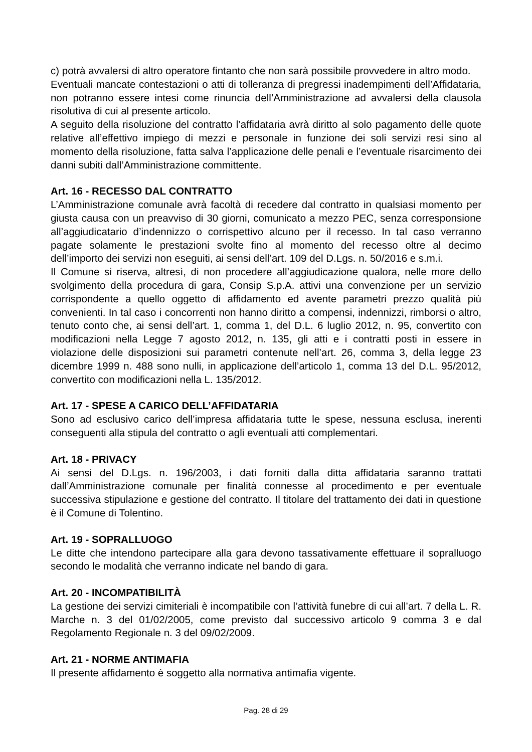c) potrà avvalersi di altro operatore fintanto che non sarà possibile provvedere in altro modo.
Eventuali mancate contestazioni o atti di tolleranza di pregressi inadempimenti dell’Affidataria, non potranno essere intesi come rinuncia dell’Amministrazione ad avvalersi della clausola risolutiva di cui al presente articolo.
A seguito della risoluzione del contratto l’affidataria avrà diritto al solo pagamento delle quote relative all’effettivo impiego di mezzi e personale in funzione dei soli servizi resi sino al momento della risoluzione, fatta salva l’applicazione delle penali e l’eventuale risarcimento dei danni subiti dall’Amministrazione committente.
Art. 16 - RECESSO DAL CONTRATTO
L’Amministrazione comunale avrà facoltà di recedere dal contratto in qualsiasi momento per giusta causa con un preavviso di 30 giorni, comunicato a mezzo PEC, senza corresponsione all’aggiudicatario d’indennizzo o corrispettivo alcuno per il recesso. In tal caso verranno pagate solamente le prestazioni svolte fino al momento del recesso oltre al decimo dell’importo dei servizi non eseguiti, ai sensi dell’art. 109 del D.Lgs. n. 50/2016 e s.m.i.
Il Comune si riserva, altresì, di non procedere all’aggiudicazione qualora, nelle more dello svolgimento della procedura di gara, Consip S.p.A. attivi una convenzione per un servizio corrispondente a quello oggetto di affidamento ed avente parametri prezzo qualità più convenienti. In tal caso i concorrenti non hanno diritto a compensi, indennizzi, rimborsi o altro, tenuto conto che, ai sensi dell’art. 1, comma 1, del D.L. 6 luglio 2012, n. 95, convertito con modificazioni nella Legge 7 agosto 2012, n. 135, gli atti e i contratti posti in essere in violazione delle disposizioni sui parametri contenute nell’art. 26, comma 3, della legge 23 dicembre 1999 n. 488 sono nulli, in applicazione dell’articolo 1, comma 13 del D.L. 95/2012, convertito con modificazioni nella L. 135/2012.
Art. 17 - SPESE A CARICO DELL’AFFIDATARIA
Sono ad esclusivo carico dell’impresa affidataria tutte le spese, nessuna esclusa, inerenti conseguenti alla stipula del contratto o agli eventuali atti complementari.
Art. 18 - PRIVACY
Ai sensi del D.Lgs. n. 196/2003, i dati forniti dalla ditta affidataria saranno trattati dall’Amministrazione comunale per finalità connesse al procedimento e per eventuale successiva stipulazione e gestione del contratto. Il titolare del trattamento dei dati in questione è il Comune di Tolentino.
Art. 19 - SOPRALLUOGO
Le ditte che intendono partecipare alla gara devono tassativamente effettuare il sopralluogo secondo le modalità che verranno indicate nel bando di gara.
Art. 20 - INCOMPATIBILITÀ
La gestione dei servizi cimiteriali è incompatibile con l’attività funebre di cui all’art. 7 della L. R. Marche n. 3 del 01/02/2005, come previsto dal successivo articolo 9 comma 3 e dal Regolamento Regionale n. 3 del 09/02/2009.
Art. 21 - NORME ANTIMAFIA
Il presente affidamento è soggetto alla normativa antimafia vigente.
Pag. 28 di 29